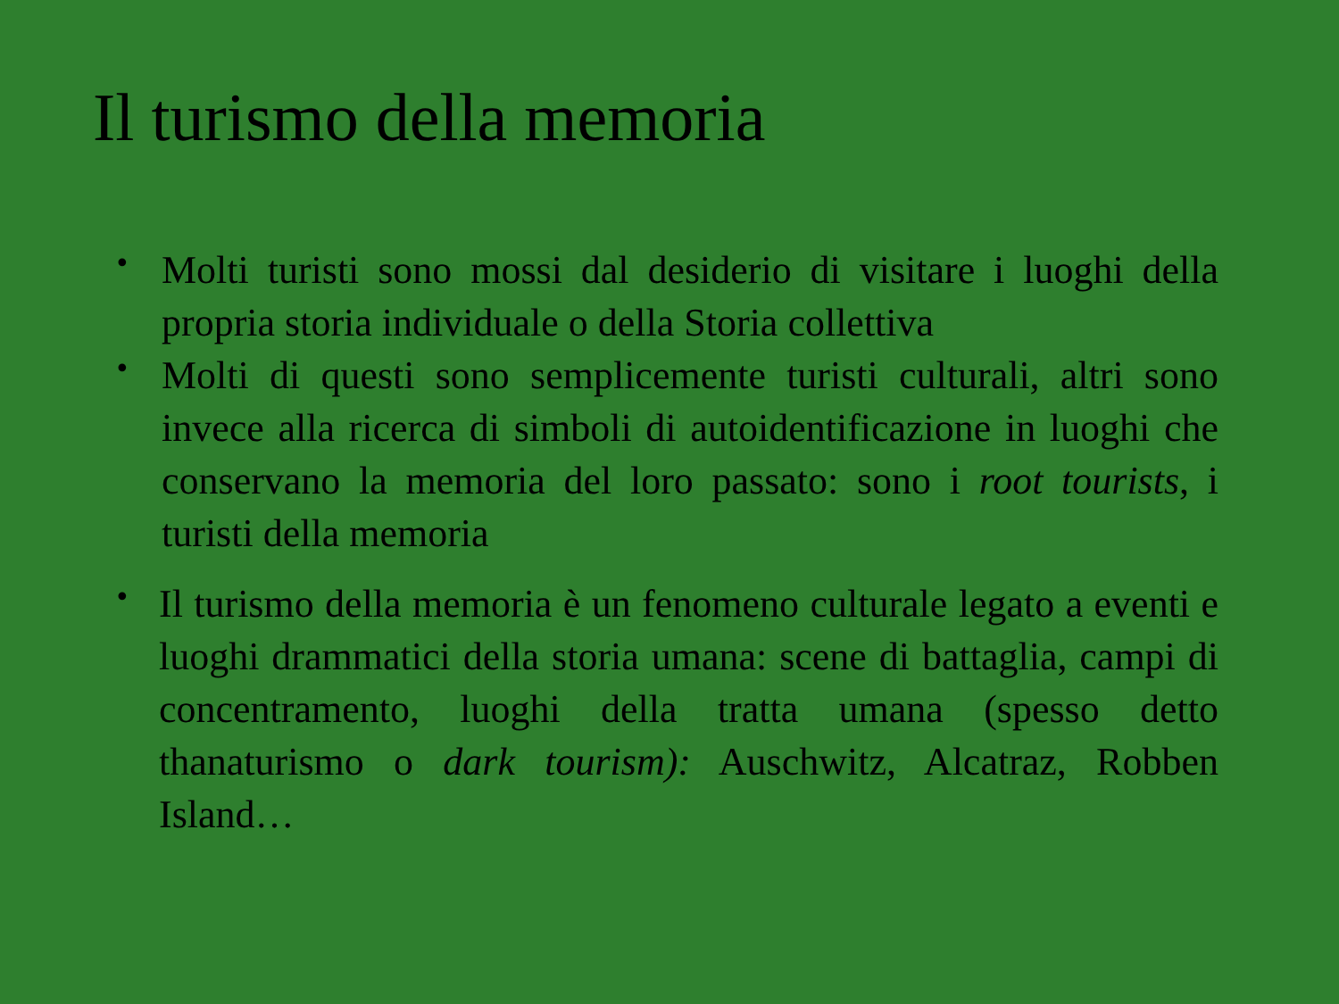Il turismo della memoria
•
Molti turisti sono mossi dal desiderio di visitare i luoghi della propria storia individuale o della Storia collettiva
•
Molti di questi sono semplicemente turisti culturali, altri sono invece alla ricerca di simboli di autoidentificazione in luoghi che conservano la memoria del loro passato: sono i root tourists, i turisti della memoria
•
Il turismo della memoria è un fenomeno culturale legato a eventi e luoghi drammatici della storia umana: scene di battaglia, campi di concentramento, luoghi della tratta umana (spesso detto thanaturismo o dark tourism): Auschwitz, Alcatraz, Robben Island…